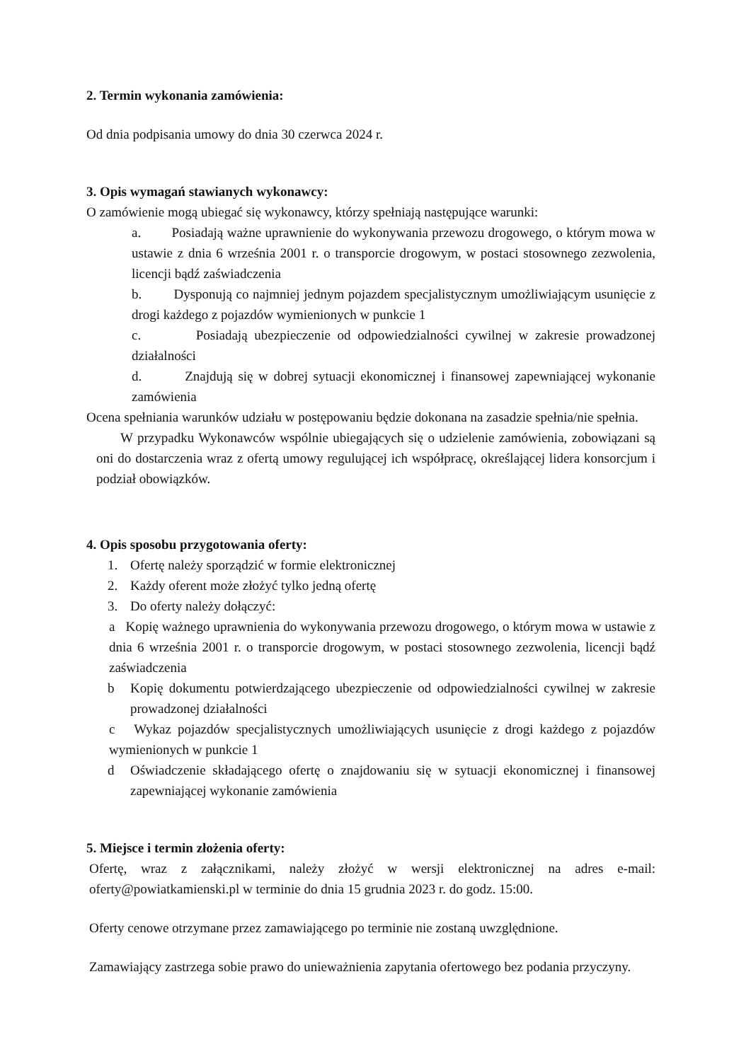2. Termin wykonania zamówienia:
Od dnia podpisania umowy do dnia 30 czerwca 2024 r.
3. Opis wymagań stawianych wykonawcy:
O zamówienie mogą ubiegać się wykonawcy, którzy spełniają następujące warunki:
a. Posiadają ważne uprawnienie do wykonywania przewozu drogowego, o którym mowa w ustawie z dnia 6 września 2001 r. o transporcie drogowym, w postaci stosownego zezwolenia, licencji bądź zaświadczenia
b. Dysponują co najmniej jednym pojazdem specjalistycznym umożliwiającym usunięcie z drogi każdego z pojazdów wymienionych w punkcie 1
c. Posiadają ubezpieczenie od odpowiedzialności cywilnej w zakresie prowadzonej działalności
d. Znajdują się w dobrej sytuacji ekonomicznej i finansowej zapewniającej wykonanie zamówienia
Ocena spełniania warunków udziału w postępowaniu będzie dokonana na zasadzie spełnia/nie spełnia.
W przypadku Wykonawców wspólnie ubiegających się o udzielenie zamówienia, zobowiązani są oni do dostarczenia wraz z ofertą umowy regulującej ich współpracę, określającej lidera konsorcjum i podział obowiązków.
4. Opis sposobu przygotowania oferty:
1. Ofertę należy sporządzić w formie elektronicznej
2. Każdy oferent może złożyć tylko jedną ofertę
3. Do oferty należy dołączyć:
a Kopię ważnego uprawnienia do wykonywania przewozu drogowego, o którym mowa w ustawie z dnia 6 września 2001 r. o transporcie drogowym, w postaci stosownego zezwolenia, licencji bądź zaświadczenia
b Kopię dokumentu potwierdzającego ubezpieczenie od odpowiedzialności cywilnej w zakresie prowadzonej działalności
c Wykaz pojazdów specjalistycznych umożliwiających usunięcie z drogi każdego z pojazdów wymienionych w punkcie 1
d Oświadczenie składającego ofertę o znajdowaniu się w sytuacji ekonomicznej i finansowej zapewniającej wykonanie zamówienia
5. Miejsce i termin złożenia oferty:
Ofertę, wraz z załącznikami, należy złożyć w wersji elektronicznej na adres e-mail: oferty@powiatkamienski.pl w terminie do dnia 15 grudnia 2023 r. do godz. 15:00.
Oferty cenowe otrzymane przez zamawiającego po terminie nie zostaną uwzględnione.
Zamawiający zastrzega sobie prawo do unieważnienia zapytania ofertowego bez podania przyczyny.